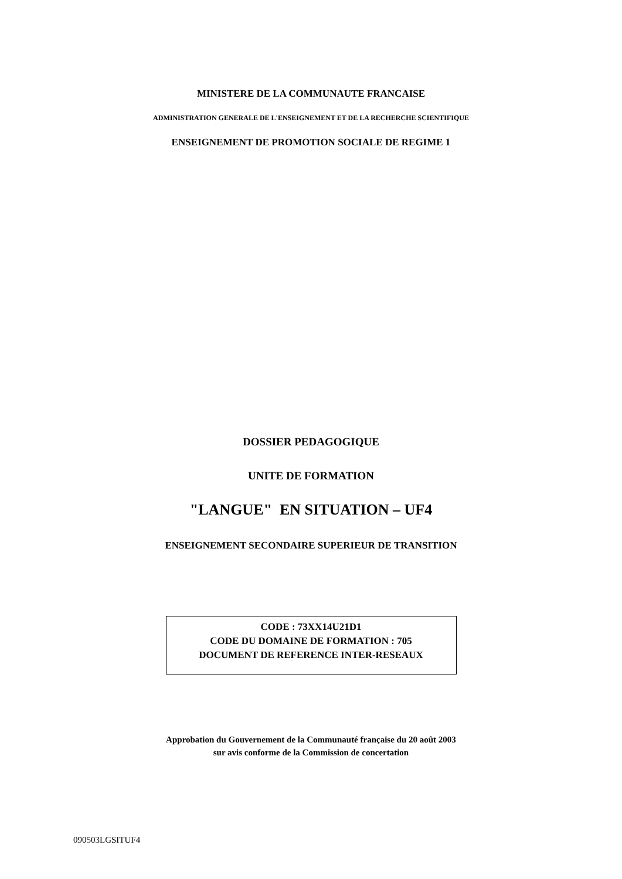MINISTERE DE LA COMMUNAUTE FRANCAISE
ADMINISTRATION GENERALE DE L'ENSEIGNEMENT ET DE LA RECHERCHE SCIENTIFIQUE
ENSEIGNEMENT DE PROMOTION SOCIALE DE REGIME 1
DOSSIER PEDAGOGIQUE
UNITE DE FORMATION
"LANGUE" EN SITUATION – UF4
ENSEIGNEMENT SECONDAIRE SUPERIEUR DE TRANSITION
CODE : 73XX14U21D1
CODE DU DOMAINE DE FORMATION : 705
DOCUMENT DE REFERENCE INTER-RESEAUX
Approbation du Gouvernement de la Communauté française du 20 août 2003
sur avis conforme de la Commission de concertation
090503LGSITUF4